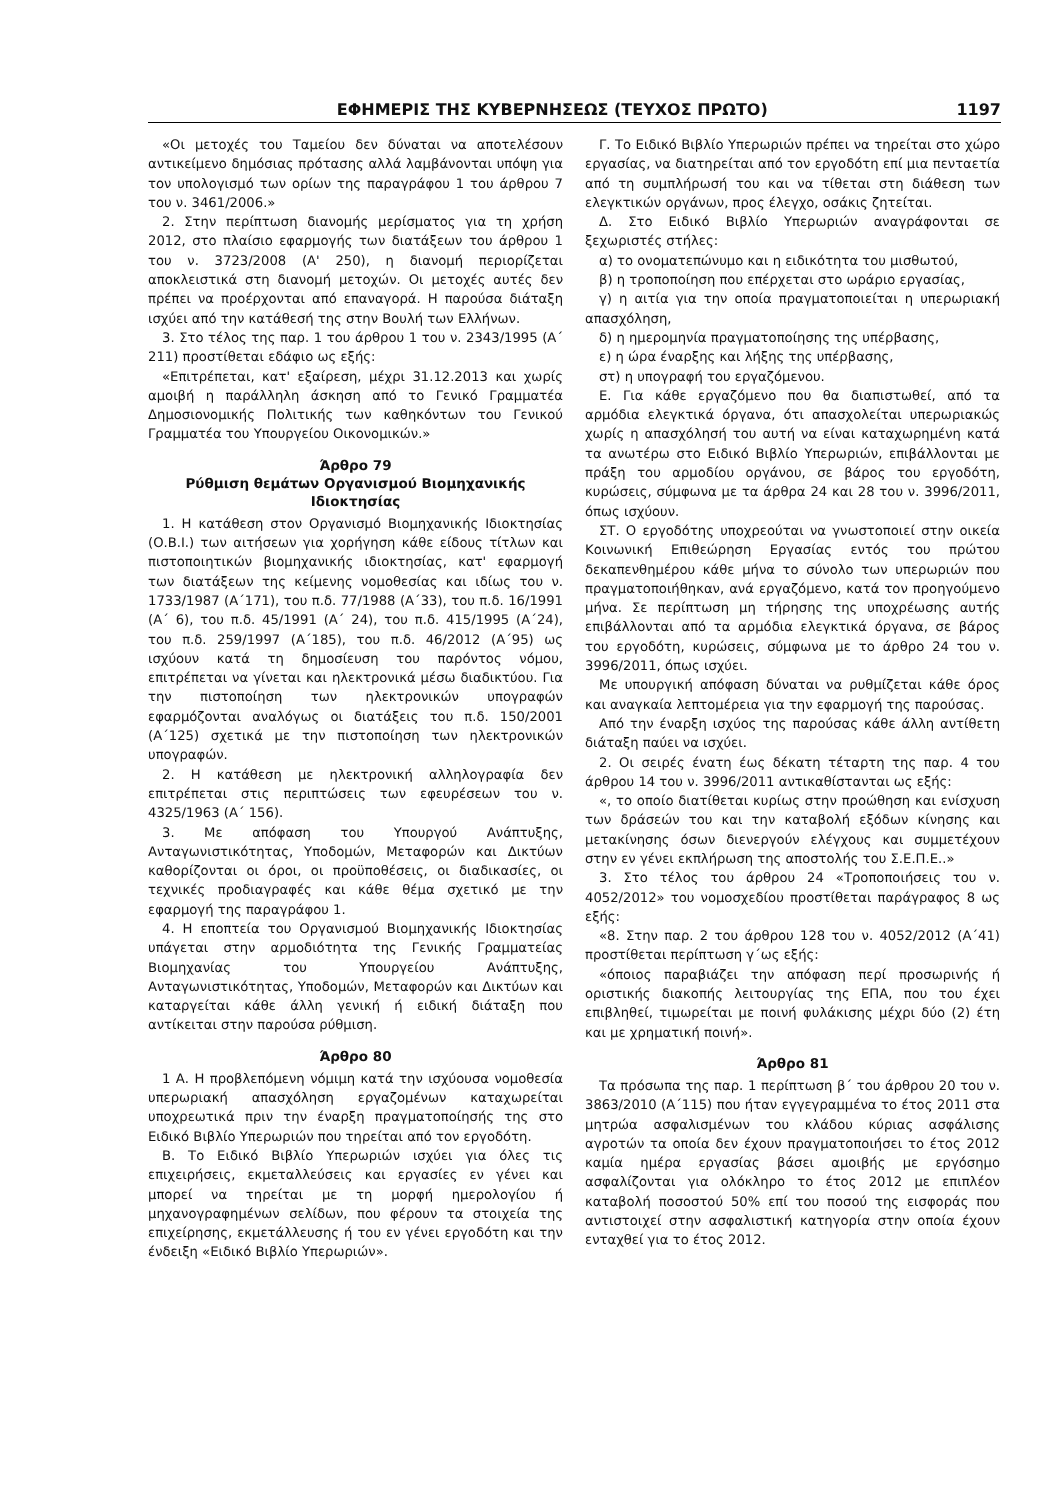ΕΦΗΜΕΡΙΣ ΤΗΣ ΚΥΒΕΡΝΗΣΕΩΣ (ΤΕΥΧΟΣ ΠΡΩΤΟ) 1197
«Οι μετοχές του Ταμείου δεν δύναται να αποτελέσουν αντικείμενο δημόσιας πρότασης αλλά λαμβάνονται υπόψη για τον υπολογισμό των ορίων της παραγράφου 1 του άρθρου 7 του ν. 3461/2006.»
2. Στην περίπτωση διανομής μερίσματος για τη χρήση 2012, στο πλαίσιο εφαρμογής των διατάξεων του άρθρου 1 του ν. 3723/2008 (Α' 250), η διανομή περιορίζεται αποκλειστικά στη διανομή μετοχών. Οι μετοχές αυτές δεν πρέπει να προέρχονται από επαναγορά. Η παρούσα διάταξη ισχύει από την κατάθεσή της στην Βουλή των Ελλήνων.
3. Στο τέλος της παρ. 1 του άρθρου 1 του ν. 2343/1995 (Α΄ 211) προστίθεται εδάφιο ως εξής:
«Επιτρέπεται, κατ' εξαίρεση, μέχρι 31.12.2013 και χωρίς αμοιβή η παράλληλη άσκηση από το Γενικό Γραμματέα Δημοσιονομικής Πολιτικής των καθηκόντων του Γενικού Γραμματέα του Υπουργείου Οικονομικών.»
Άρθρο 79
Ρύθμιση θεμάτων Οργανισμού Βιομηχανικής Ιδιοκτησίας
1. Η κατάθεση στον Οργανισμό Βιομηχανικής Ιδιοκτησίας (Ο.Β.Ι.) των αιτήσεων για χορήγηση κάθε είδους τίτλων και πιστοποιητικών βιομηχανικής ιδιοκτησίας, κατ' εφαρμογή των διατάξεων της κείμενης νομοθεσίας και ιδίως του ν. 1733/1987 (Α΄171), του π.δ. 77/1988 (Α΄33), του π.δ. 16/1991 (Α΄ 6), του π.δ. 45/1991 (Α΄ 24), του π.δ. 415/1995 (Α΄24), του π.δ. 259/1997 (Α΄185), του π.δ. 46/2012 (Α΄95) ως ισχύουν κατά τη δημοσίευση του παρόντος νόμου, επιτρέπεται να γίνεται και ηλεκτρονικά μέσω διαδικτύου. Για την πιστοποίηση των ηλεκτρονικών υπογραφών εφαρμόζονται αναλόγως οι διατάξεις του π.δ. 150/2001 (Α΄125) σχετικά με την πιστοποίηση των ηλεκτρονικών υπογραφών.
2. Η κατάθεση με ηλεκτρονική αλληλογραφία δεν επιτρέπεται στις περιπτώσεις των εφευρέσεων του ν. 4325/1963 (Α΄ 156).
3. Με απόφαση του Υπουργού Ανάπτυξης, Ανταγωνιστικότητας, Υποδομών, Μεταφορών και Δικτύων καθορίζονται οι όροι, οι προϋποθέσεις, οι διαδικασίες, οι τεχνικές προδιαγραφές και κάθε θέμα σχετικό με την εφαρμογή της παραγράφου 1.
4. Η εποπτεία του Οργανισμού Βιομηχανικής Ιδιοκτησίας υπάγεται στην αρμοδιότητα της Γενικής Γραμματείας Βιομηχανίας του Υπουργείου Ανάπτυξης, Ανταγωνιστικότητας, Υποδομών, Μεταφορών και Δικτύων και καταργείται κάθε άλλη γενική ή ειδική διάταξη που αντίκειται στην παρούσα ρύθμιση.
Άρθρο 80
1 Α. Η προβλεπόμενη νόμιμη κατά την ισχύουσα νομοθεσία υπερωριακή απασχόληση εργαζομένων καταχωρείται υποχρεωτικά πριν την έναρξη πραγματοποίησής της στο Ειδικό Βιβλίο Υπερωριών που τηρείται από τον εργοδότη.
Β. Το Ειδικό Βιβλίο Υπερωριών ισχύει για όλες τις επιχειρήσεις, εκμεταλλεύσεις και εργασίες εν γένει και μπορεί να τηρείται με τη μορφή ημερολογίου ή μηχανογραφημένων σελίδων, που φέρουν τα στοιχεία της επιχείρησης, εκμετάλλευσης ή του εν γένει εργοδότη και την ένδειξη «Ειδικό Βιβλίο Υπερωριών».
Γ. Το Ειδικό Βιβλίο Υπερωριών πρέπει να τηρείται στο χώρο εργασίας, να διατηρείται από τον εργοδότη επί μια πενταετία από τη συμπλήρωσή του και να τίθεται στη διάθεση των ελεγκτικών οργάνων, προς έλεγχο, οσάκις ζητείται.
Δ. Στο Ειδικό Βιβλίο Υπερωριών αναγράφονται σε ξεχωριστές στήλες:
α) το ονοματεπώνυμο και η ειδικότητα του μισθωτού,
β) η τροποποίηση που επέρχεται στο ωράριο εργασίας,
γ) η αιτία για την οποία πραγματοποιείται η υπερωριακή απασχόληση,
δ) η ημερομηνία πραγματοποίησης της υπέρβασης,
ε) η ώρα έναρξης και λήξης της υπέρβασης,
στ) η υπογραφή του εργαζόμενου.
Ε. Για κάθε εργαζόμενο που θα διαπιστωθεί, από τα αρμόδια ελεγκτικά όργανα, ότι απασχολείται υπερωριακώς χωρίς η απασχόλησή του αυτή να είναι καταχωρημένη κατά τα ανωτέρω στο Ειδικό Βιβλίο Υπερωριών, επιβάλλονται με πράξη του αρμοδίου οργάνου, σε βάρος του εργοδότη, κυρώσεις, σύμφωνα με τα άρθρα 24 και 28 του ν. 3996/2011, όπως ισχύουν.
ΣΤ. Ο εργοδότης υποχρεούται να γνωστοποιεί στην οικεία Κοινωνική Επιθεώρηση Εργασίας εντός του πρώτου δεκαπενθημέρου κάθε μήνα το σύνολο των υπερωριών που πραγματοποιήθηκαν, ανά εργαζόμενο, κατά τον προηγούμενο μήνα. Σε περίπτωση μη τήρησης της υποχρέωσης αυτής επιβάλλονται από τα αρμόδια ελεγκτικά όργανα, σε βάρος του εργοδότη, κυρώσεις, σύμφωνα με το άρθρο 24 του ν. 3996/2011, όπως ισχύει.
Με υπουργική απόφαση δύναται να ρυθμίζεται κάθε όρος και αναγκαία λεπτομέρεια για την εφαρμογή της παρούσας.
Από την έναρξη ισχύος της παρούσας κάθε άλλη αντίθετη διάταξη παύει να ισχύει.
2. Οι σειρές ένατη έως δέκατη τέταρτη της παρ. 4 του άρθρου 14 του ν. 3996/2011 αντικαθίστανται ως εξής:
«, το οποίο διατίθεται κυρίως στην προώθηση και ενίσχυση των δράσεών του και την καταβολή εξόδων κίνησης και μετακίνησης όσων διενεργούν ελέγχους και συμμετέχουν στην εν γένει εκπλήρωση της αποστολής του Σ.Ε.Π.Ε..»
3. Στο τέλος του άρθρου 24 «Τροποποιήσεις του ν. 4052/2012» του νομοσχεδίου προστίθεται παράγραφος 8 ως εξής:
«8. Στην παρ. 2 του άρθρου 128 του ν. 4052/2012 (Α΄41) προστίθεται περίπτωση γ΄ως εξής:
«όποιος παραβιάζει την απόφαση περί προσωρινής ή οριστικής διακοπής λειτουργίας της ΕΠΑ, που του έχει επιβληθεί, τιμωρείται με ποινή φυλάκισης μέχρι δύο (2) έτη και με χρηματική ποινή».
Άρθρο 81
Τα πρόσωπα της παρ. 1 περίπτωση β΄ του άρθρου 20 του ν. 3863/2010 (Α΄115) που ήταν εγγεγραμμένα το έτος 2011 στα μητρώα ασφαλισμένων του κλάδου κύριας ασφάλισης αγροτών τα οποία δεν έχουν πραγματοποιήσει το έτος 2012 καμία ημέρα εργασίας βάσει αμοιβής με εργόσημο ασφαλίζονται για ολόκληρο το έτος 2012 με επιπλέον καταβολή ποσοστού 50% επί του ποσού της εισφοράς που αντιστοιχεί στην ασφαλιστική κατηγορία στην οποία έχουν ενταχθεί για το έτος 2012.